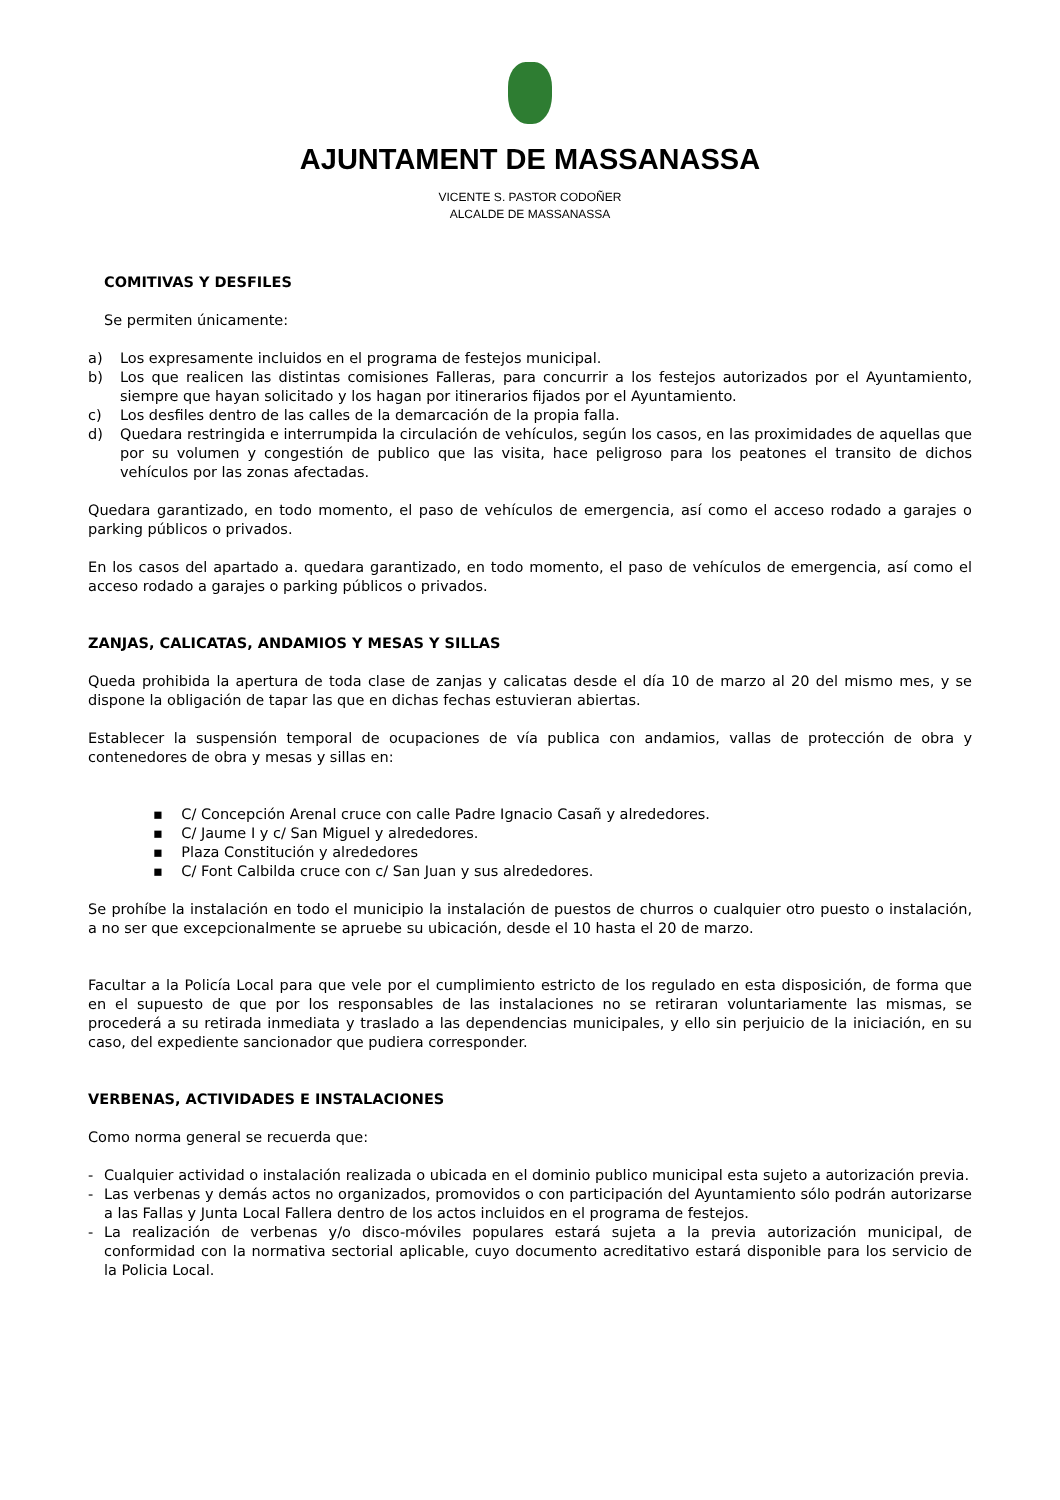AJUNTAMENT DE MASSANASSA
VICENTE S. PASTOR CODOÑER
ALCALDE DE MASSANASSA
COMITIVAS Y DESFILES
Se permiten únicamente:
a) Los expresamente incluidos en el programa de festejos municipal.
b) Los que realicen las distintas comisiones Falleras, para concurrir a los festejos autorizados por el Ayuntamiento, siempre que hayan solicitado y los hagan por itinerarios fijados por el Ayuntamiento.
c) Los desfiles dentro de las calles de la demarcación de la propia falla.
d) Quedara restringida e interrumpida la circulación de vehículos, según los casos, en las proximidades de aquellas que por su volumen y congestión de publico que las visita, hace peligroso para los peatones el transito de dichos vehículos por las zonas afectadas.
Quedara garantizado, en todo momento, el paso de vehículos de emergencia, así como el acceso rodado a garajes o parking públicos o privados.
En los casos del apartado a. quedara garantizado, en todo momento, el paso de vehículos de emergencia, así como el acceso rodado a garajes o parking públicos o privados.
ZANJAS, CALICATAS, ANDAMIOS Y MESAS Y SILLAS
Queda prohibida la apertura de toda clase de zanjas y calicatas desde el día 10 de marzo al 20 del mismo mes, y se dispone la obligación de tapar las que en dichas fechas estuvieran abiertas.
Establecer la suspensión temporal de ocupaciones de vía publica con andamios, vallas de protección de obra y contenedores de obra y mesas y sillas en:
▪ C/ Concepción Arenal cruce con calle Padre Ignacio Casañ y alrededores.
▪ C/ Jaume I y c/ San Miguel y alrededores.
▪ Plaza Constitución y alrededores
▪ C/ Font Calbilda cruce con c/ San Juan y sus alrededores.
Se prohíbe la instalación en todo el municipio la instalación de puestos de churros o cualquier otro puesto o instalación, a no ser que excepcionalmente se apruebe su ubicación, desde el 10 hasta el 20 de marzo.
Facultar a la Policía Local para que vele por el cumplimiento estricto de los regulado en esta disposición, de forma que en el supuesto de que por los responsables de las instalaciones no se retiraran voluntariamente las mismas, se procederá a su retirada inmediata y traslado a las dependencias municipales, y ello sin perjuicio de la iniciación, en su caso, del expediente sancionador que pudiera corresponder.
VERBENAS, ACTIVIDADES E INSTALACIONES
Como norma general se recuerda que:
- Cualquier actividad o instalación realizada o ubicada en el dominio publico municipal esta sujeto a autorización previa.
- Las verbenas y demás actos no organizados, promovidos o con participación del Ayuntamiento sólo podrán autorizarse a las Fallas y Junta Local Fallera dentro de los actos incluidos en el programa de festejos.
- La realización de verbenas y/o disco-móviles populares estará sujeta a la previa autorización municipal, de conformidad con la normativa sectorial aplicable, cuyo documento acreditativo estará disponible para los servicio de la Policia Local.